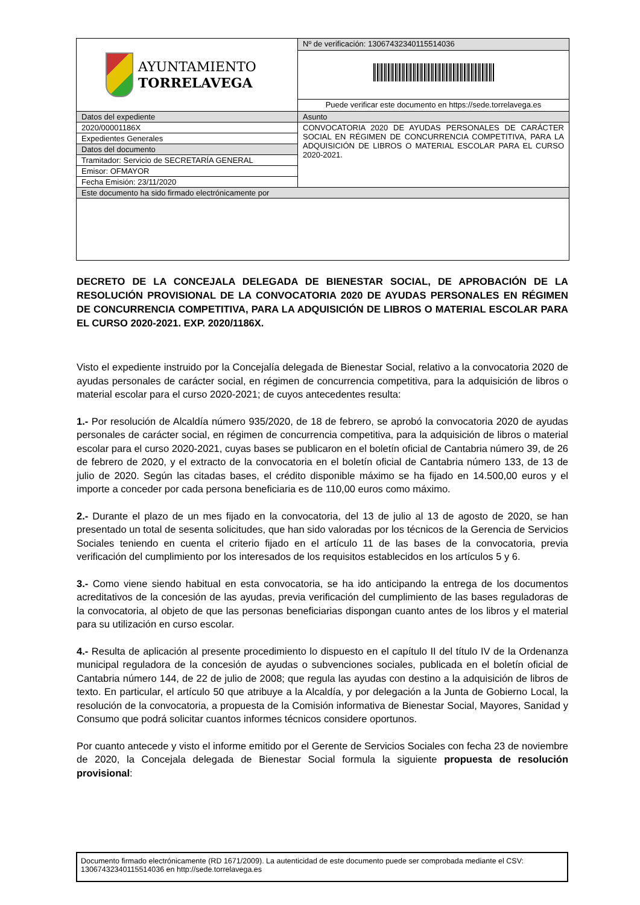| AYUNTAMIENTO TORRELAVEGA | Nº de verificación: 13067432340115514036 |
| | Puede verificar este documento en https://sede.torrelavega.es |
| Datos del expediente | Asunto |
| 2020/00001186X | CONVOCATORIA 2020 DE AYUDAS PERSONALES DE CARÁCTER SOCIAL EN RÉGIMEN DE CONCURRENCIA COMPETITIVA, PARA LA ADQUISICIÓN DE LIBROS O MATERIAL ESCOLAR PARA EL CURSO 2020-2021. |
| Expedientes Generales | |
| Datos del documento | |
| Tramitador: Servicio de SECRETARÍA GENERAL | |
| Emisor: OFMAYOR | |
| Fecha Emisión: 23/11/2020 | |
| Este documento ha sido firmado electrónicamente por | |
DECRETO DE LA CONCEJALA DELEGADA DE BIENESTAR SOCIAL, DE APROBACIÓN DE LA RESOLUCIÓN PROVISIONAL DE LA CONVOCATORIA 2020 DE AYUDAS PERSONALES EN RÉGIMEN DE CONCURRENCIA COMPETITIVA, PARA LA ADQUISICIÓN DE LIBROS O MATERIAL ESCOLAR PARA EL CURSO 2020-2021. EXP. 2020/1186X.
Visto el expediente instruido por la Concejalía delegada de Bienestar Social, relativo a la convocatoria 2020 de ayudas personales de carácter social, en régimen de concurrencia competitiva, para la adquisición de libros o material escolar para el curso 2020-2021; de cuyos antecedentes resulta:
1.- Por resolución de Alcaldía número 935/2020, de 18 de febrero, se aprobó la convocatoria 2020 de ayudas personales de carácter social, en régimen de concurrencia competitiva, para la adquisición de libros o material escolar para el curso 2020-2021, cuyas bases se publicaron en el boletín oficial de Cantabria número 39, de 26 de febrero de 2020, y el extracto de la convocatoria en el boletín oficial de Cantabria número 133, de 13 de julio de 2020. Según las citadas bases, el crédito disponible máximo se ha fijado en 14.500,00 euros y el importe a conceder por cada persona beneficiaria es de 110,00 euros como máximo.
2.- Durante el plazo de un mes fijado en la convocatoria, del 13 de julio al 13 de agosto de 2020, se han presentado un total de sesenta solicitudes, que han sido valoradas por los técnicos de la Gerencia de Servicios Sociales teniendo en cuenta el criterio fijado en el artículo 11 de las bases de la convocatoria, previa verificación del cumplimiento por los interesados de los requisitos establecidos en los artículos 5 y 6.
3.- Como viene siendo habitual en esta convocatoria, se ha ido anticipando la entrega de los documentos acreditativos de la concesión de las ayudas, previa verificación del cumplimiento de las bases reguladoras de la convocatoria, al objeto de que las personas beneficiarias dispongan cuanto antes de los libros y el material para su utilización en curso escolar.
4.- Resulta de aplicación al presente procedimiento lo dispuesto en el capítulo II del título IV de la Ordenanza municipal reguladora de la concesión de ayudas o subvenciones sociales, publicada en el boletín oficial de Cantabria número 144, de 22 de julio de 2008; que regula las ayudas con destino a la adquisición de libros de texto. En particular, el artículo 50 que atribuye a la Alcaldía, y por delegación a la Junta de Gobierno Local, la resolución de la convocatoria, a propuesta de la Comisión informativa de Bienestar Social, Mayores, Sanidad y Consumo que podrá solicitar cuantos informes técnicos considere oportunos.
Por cuanto antecede y visto el informe emitido por el Gerente de Servicios Sociales con fecha 23 de noviembre de 2020, la Concejala delegada de Bienestar Social formula la siguiente propuesta de resolución provisional:
Documento firmado electrónicamente (RD 1671/2009). La autenticidad de este documento puede ser comprobada mediante el CSV: 13067432340115514036 en http://sede.torrelavega.es